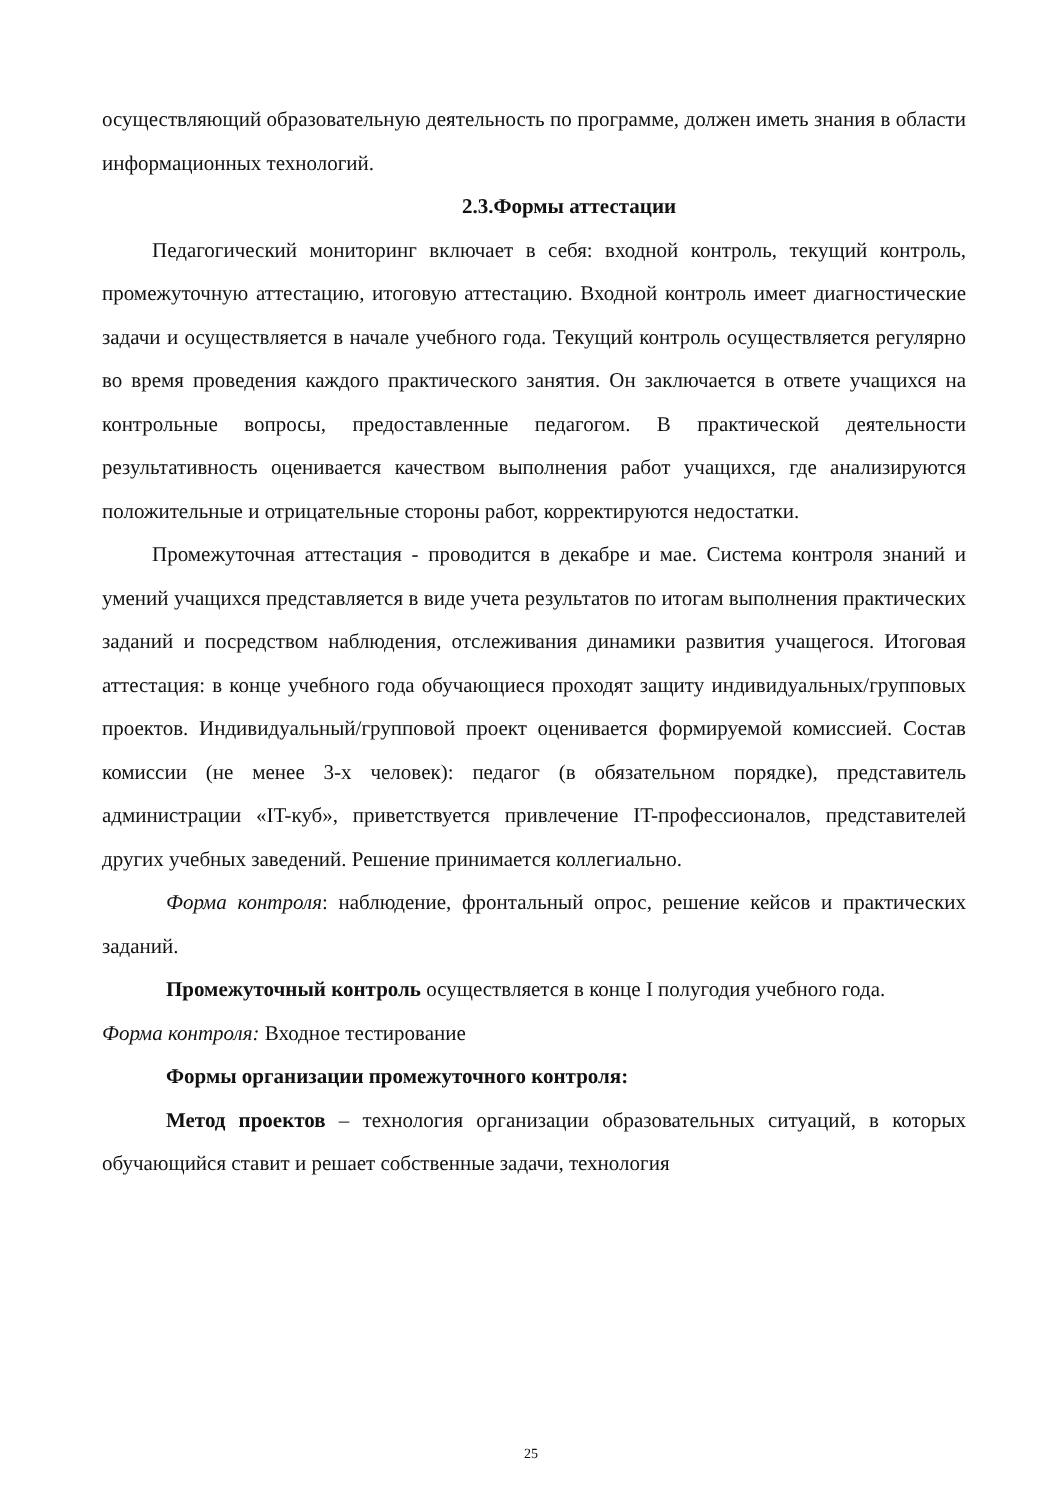осуществляющий образовательную деятельность по программе, должен иметь знания в области информационных технологий.
2.3.Формы аттестации
Педагогический мониторинг включает в себя: входной контроль, текущий контроль, промежуточную аттестацию, итоговую аттестацию. Входной контроль имеет диагностические задачи и осуществляется в начале учебного года. Текущий контроль осуществляется регулярно во время проведения каждого практического занятия. Он заключается в ответе учащихся на контрольные вопросы, предоставленные педагогом. В практической деятельности результативность оценивается качеством выполнения работ учащихся, где анализируются положительные и отрицательные стороны работ, корректируются недостатки.
Промежуточная аттестация - проводится в декабре и мае. Система контроля знаний и умений учащихся представляется в виде учета результатов по итогам выполнения практических заданий и посредством наблюдения, отслеживания динамики развития учащегося. Итоговая аттестация: в конце учебного года обучающиеся проходят защиту индивидуальных/групповых проектов. Индивидуальный/групповой проект оценивается формируемой комиссией. Состав комиссии (не менее 3-х человек): педагог (в обязательном порядке), представитель администрации «IT-куб», приветствуется привлечение IT-профессионалов, представителей других учебных заведений. Решение принимается коллегиально.
Форма контроля: наблюдение, фронтальный опрос, решение кейсов и практических заданий.
Промежуточный контроль осуществляется в конце I полугодия учебного года.
Форма контроля: Входное тестирование
Формы организации промежуточного контроля:
Метод проектов – технология организации образовательных ситуаций, в которых обучающийся ставит и решает собственные задачи, технология
25